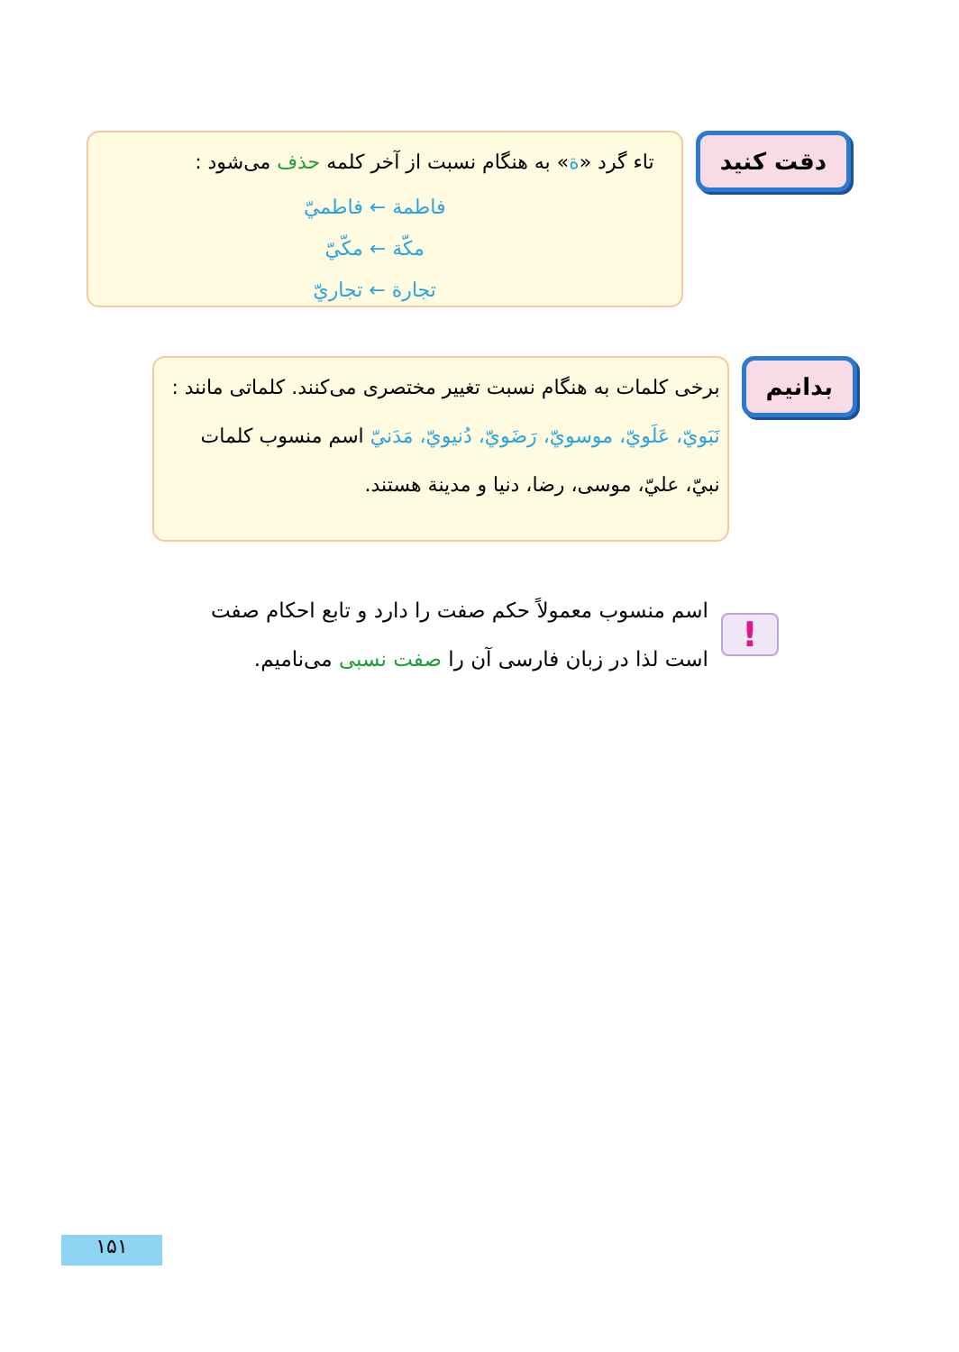دقت کنید
تاء گرد «ة» به هنگام نسبت از آخر کلمه حذف می‌شود :
فاطمة ← فاطميّ
مكّة ← مكّيّ
تجارة ← تجاريّ
بدانیم
برخی کلمات به هنگام نسبت تغییر مختصری می‌کنند. کلماتی مانند : نَبَويّ، عَلَويّ، موسويّ، رَضَويّ، دُنيويّ، مَدَنيّ اسم منسوب کلمات نبيّ، عليّ، موسی، رضا، دنيا و مدينة هستند.
!
اسم منسوب معمولاً حکم صفت را دارد و تابع احکام صفت است لذا در زبان فارسی آن را صفت نسبی می‌نامیم.
۱۵۱